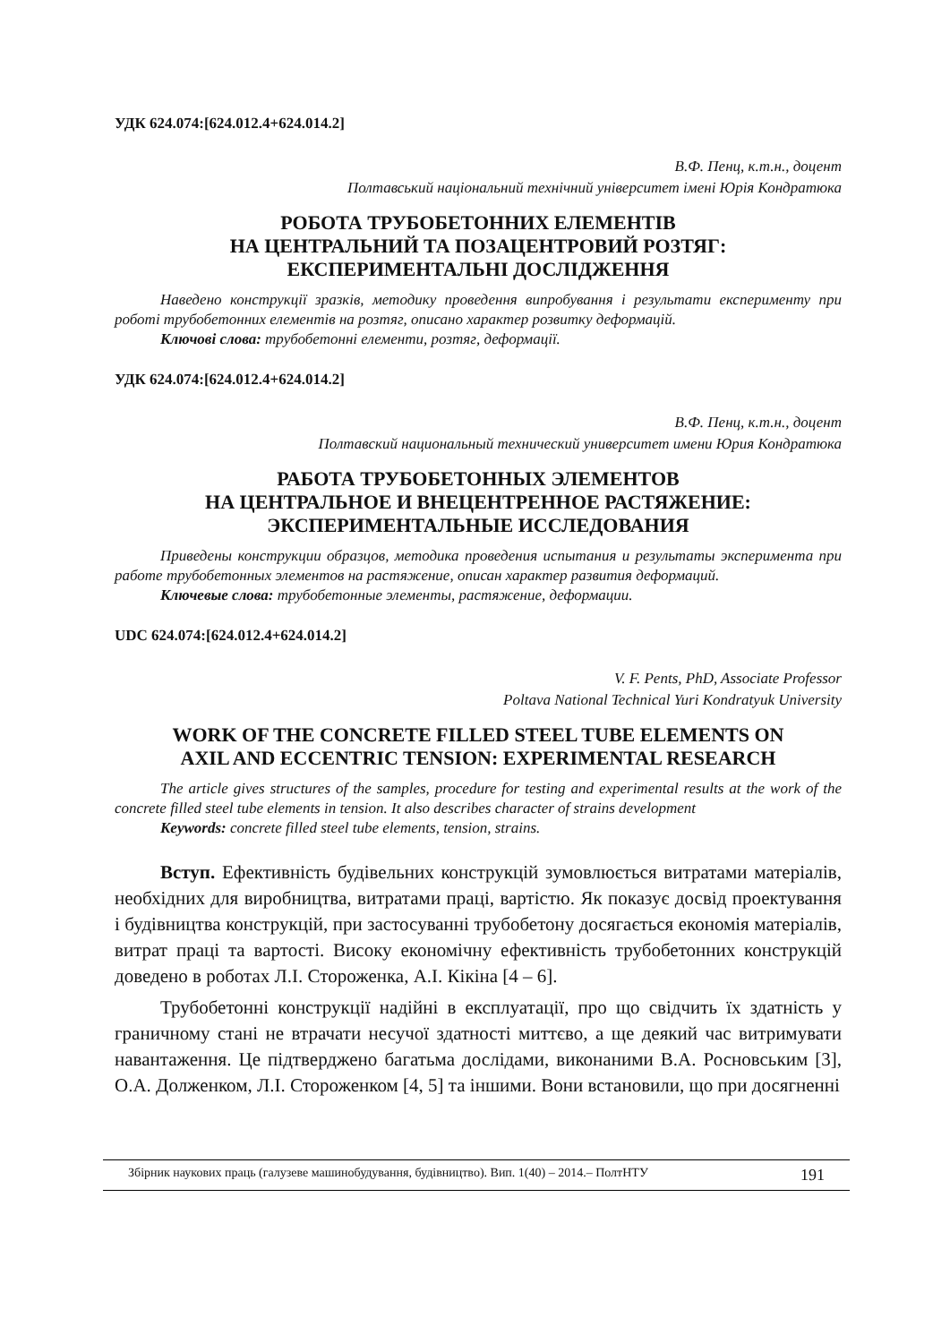УДК 624.074:[624.012.4+624.014.2]
В.Ф. Пенц, к.т.н., доцент
Полтавський національний технічний університет імені Юрія Кондратюка
РОБОТА ТРУБОБЕТОННИХ ЕЛЕМЕНТІВ
НА ЦЕНТРАЛЬНИЙ ТА ПОЗАЦЕНТРОВИЙ РОЗТЯГ:
ЕКСПЕРИМЕНТАЛЬНІ ДОСЛІДЖЕННЯ
Наведено конструкції зразків, методику проведення випробування і результати експерименту при роботі трубобетонних елементів на розтяг, описано характер розвитку деформацій.
Ключові слова: трубобетонні елементи, розтяг, деформації.
УДК 624.074:[624.012.4+624.014.2]
В.Ф. Пенц, к.т.н., доцент
Полтавский национальный технический университет имени Юрия Кондратюка
РАБОТА ТРУБОБЕТОННЫХ ЭЛЕМЕНТОВ
НА ЦЕНТРАЛЬНОЕ И ВНЕЦЕНТРЕННОЕ РАСТЯЖЕНИЕ:
ЭКСПЕРИМЕНТАЛЬНЫЕ ИССЛЕДОВАНИЯ
Приведены конструкции образцов, методика проведения испытания и результаты эксперимента при работе трубобетонных элементов на растяжение, описан характер развития деформаций.
Ключевые слова: трубобетонные элементы, растяжение, деформации.
UDC 624.074:[624.012.4+624.014.2]
V. F. Pents, PhD, Associate Professor
Poltava National Technical Yuri Kondratyuk University
WORK OF THE CONCRETE FILLED STEEL TUBE ELEMENTS ON
AXIL AND ECCENTRIC TENSION: EXPERIMENTAL RESEARCH
The article gives structures of the samples, procedure for testing and experimental results at the work of the concrete filled steel tube elements in tension. It also describes character of strains development
Keywords: concrete filled steel tube elements, tension, strains.
Вступ. Ефективність будівельних конструкцій зумовлюється витратами матеріалів, необхідних для виробництва, витратами праці, вартістю. Як показує досвід проектування і будівництва конструкцій, при застосуванні трубобетону досягається економія матеріалів, витрат праці та вартості. Високу економічну ефективність трубобетонних конструкцій доведено в роботах Л.І. Стороженка, А.І. Кікіна [4 – 6].
Трубобетонні конструкції надійні в експлуатації, про що свідчить їх здатність у граничному стані не втрачати несучої здатності миттєво, а ще деякий час витримувати навантаження. Це підтверджено багатьма дослідами, виконаними В.А. Росновським [3], О.А. Долженком, Л.І. Стороженком [4, 5] та іншими. Вони встановили, що при досягненні
Збірник наукових праць (галузеве машинобудування, будівництво). Вип. 1(40) – 2014.– ПолтНТУ 191